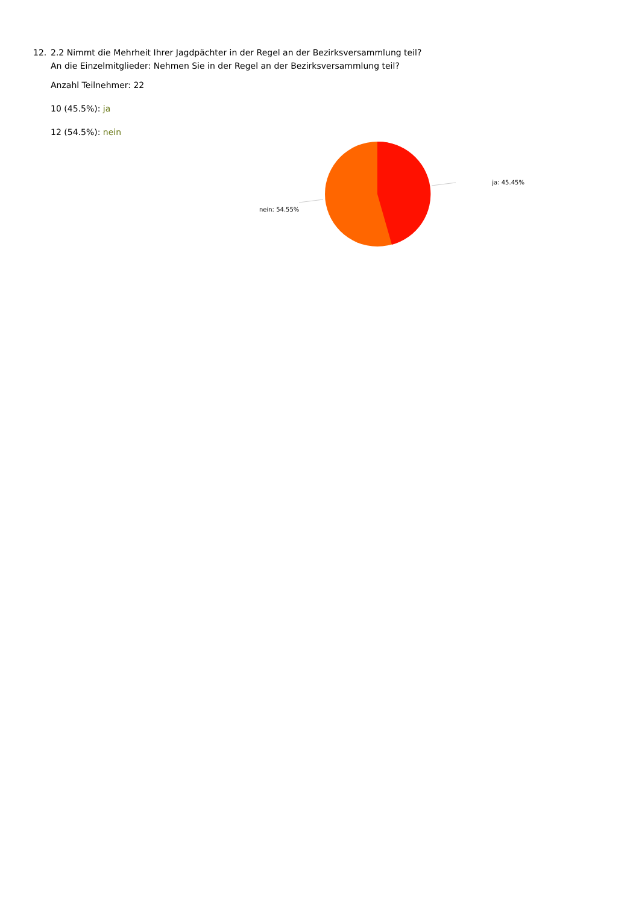12. 2.2 Nimmt die Mehrheit Ihrer Jagdpächter in der Regel an der Bezirksversammlung teil?
An die Einzelmitglieder: Nehmen Sie in der Regel an der Bezirksversammlung teil?
Anzahl Teilnehmer: 22
10 (45.5%): ja
12 (54.5%): nein
nein: 54.55% ja: 45.45%